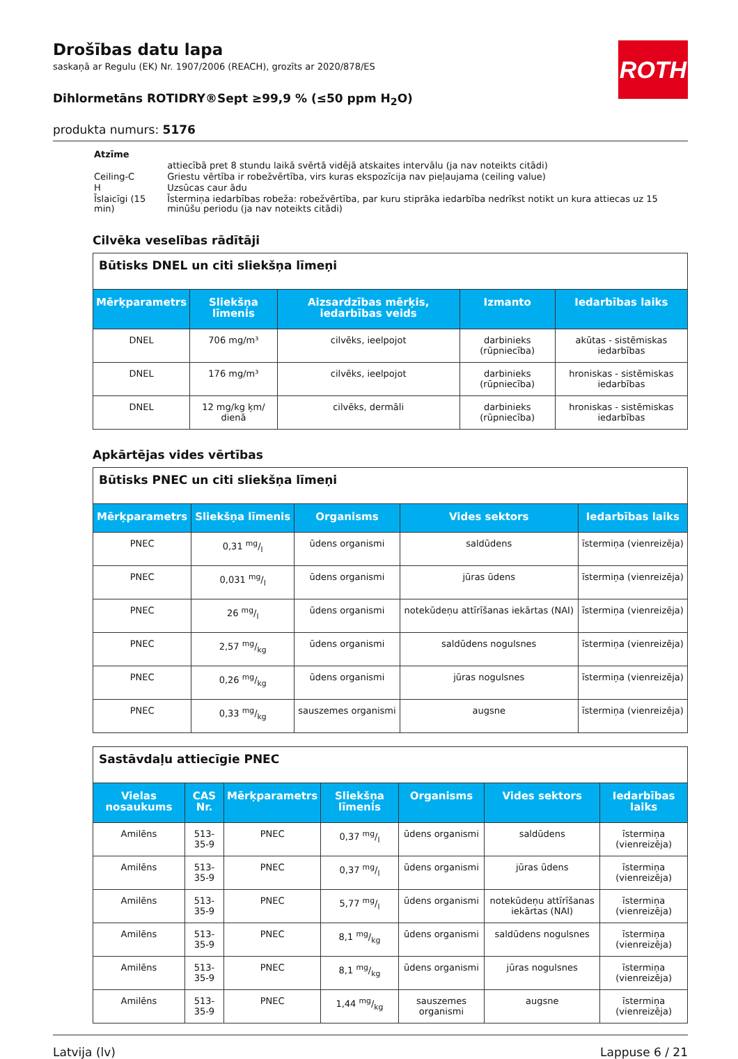ROTH
Drošības datu lapa
saskaņā ar Regulu (EK) Nr. 1907/2006 (REACH), grozīts ar 2020/878/ES
Dihlormetāns ROTIDRY®Sept ≥99,9 % (≤50 ppm H<sub>2</sub>O)
produkta numurs: 5176
| Atzīme | |
| | attiecībā pret 8 stundu laikā svērtā vidējā atskaites intervālu (ja nav noteikts citādi) |
| Ceiling-C | Griestu vērtība ir robežvērtība, virs kuras ekspozīcija nav pieļaujama (ceiling value) |
| H | Uzsūcas caur ādu |
| Īslaicīgi (15 min) | Īstermiņa iedarbības robeža: robežvērtība, par kuru stiprāka iedarbība nedrīkst notikt un kura attiecas uz 15 minūšu periodu (ja nav noteikts citādi) |
Cilvēka veselības rādītāji
| Būtisks DNEL un citi sliekšņa līmeņi | | | | |
| Mērķparametrs | Sliekšņa līmenis | Aizsardzības mērķis, iedarbības veids | Izmanto | Iedarbības laiks |
| DNEL | 706 mg/m³ | cilvēks, ieelpojot | darbinieks (rūpniecība) | akūtas - sistēmiskas iedarbības |
| DNEL | 176 mg/m³ | cilvēks, ieelpojot | darbinieks (rūpniecība) | hroniskas - sistēmiskas iedarbības |
| DNEL | 12 mg/kg ķm/ dienā | cilvēks, dermāli | darbinieks (rūpniecība) | hroniskas - sistēmiskas iedarbības |
Apkārtējas vides vērtības
| Būtisks PNEC un citi sliekšņa līmeņi | | | | |
| Mērķparametrs | Sliekšņa līmenis | Organisms | Vides sektors | Iedarbības laiks |
| PNEC | 0,31 mg/l | ūdens organismi | saldūdens | īstermiņa (vienreizēja) |
| PNEC | 0,031 mg/l | ūdens organismi | jūras ūdens | īstermiņa (vienreizēja) |
| PNEC | 26 mg/l | ūdens organismi | notekūdeņu attīrīšanas iekārtas (NAI) | īstermiņa (vienreizēja) |
| PNEC | 2,57 mg/kg | ūdens organismi | saldūdens nogulsnes | īstermiņa (vienreizēja) |
| PNEC | 0,26 mg/kg | ūdens organismi | jūras nogulsnes | īstermiņa (vienreizēja) |
| PNEC | 0,33 mg/kg | sauszemes organismi | augsne | īstermiņa (vienreizēja) |
| Sastāvdaļu attiecīgie PNEC | | | | | | |
| Vielas nosaukums | CAS Nr. | Mērķparametrs | Sliekšņa līmenis | Organisms | Vides sektors | Iedarbības laiks |
| Amilēns | 513-35-9 | PNEC | 0,37 mg/l | ūdens organismi | saldūdens | īstermiņa (vienreizēja) |
| Amilēns | 513-35-9 | PNEC | 0,37 mg/l | ūdens organismi | jūras ūdens | īstermiņa (vienreizēja) |
| Amilēns | 513-35-9 | PNEC | 5,77 mg/l | ūdens organismi | notekūdeņu attīrīšanas iekārtas (NAI) | īstermiņa (vienreizēja) |
| Amilēns | 513-35-9 | PNEC | 8,1 mg/kg | ūdens organismi | saldūdens nogulsnes | īstermiņa (vienreizēja) |
| Amilēns | 513-35-9 | PNEC | 8,1 mg/kg | ūdens organismi | jūras nogulsnes | īstermiņa (vienreizēja) |
| Amilēns | 513-35-9 | PNEC | 1,44 mg/kg | sauszemes organismi | augsne | īstermiņa (vienreizēja) |
Latvija (lv) Lappuse 6 / 21